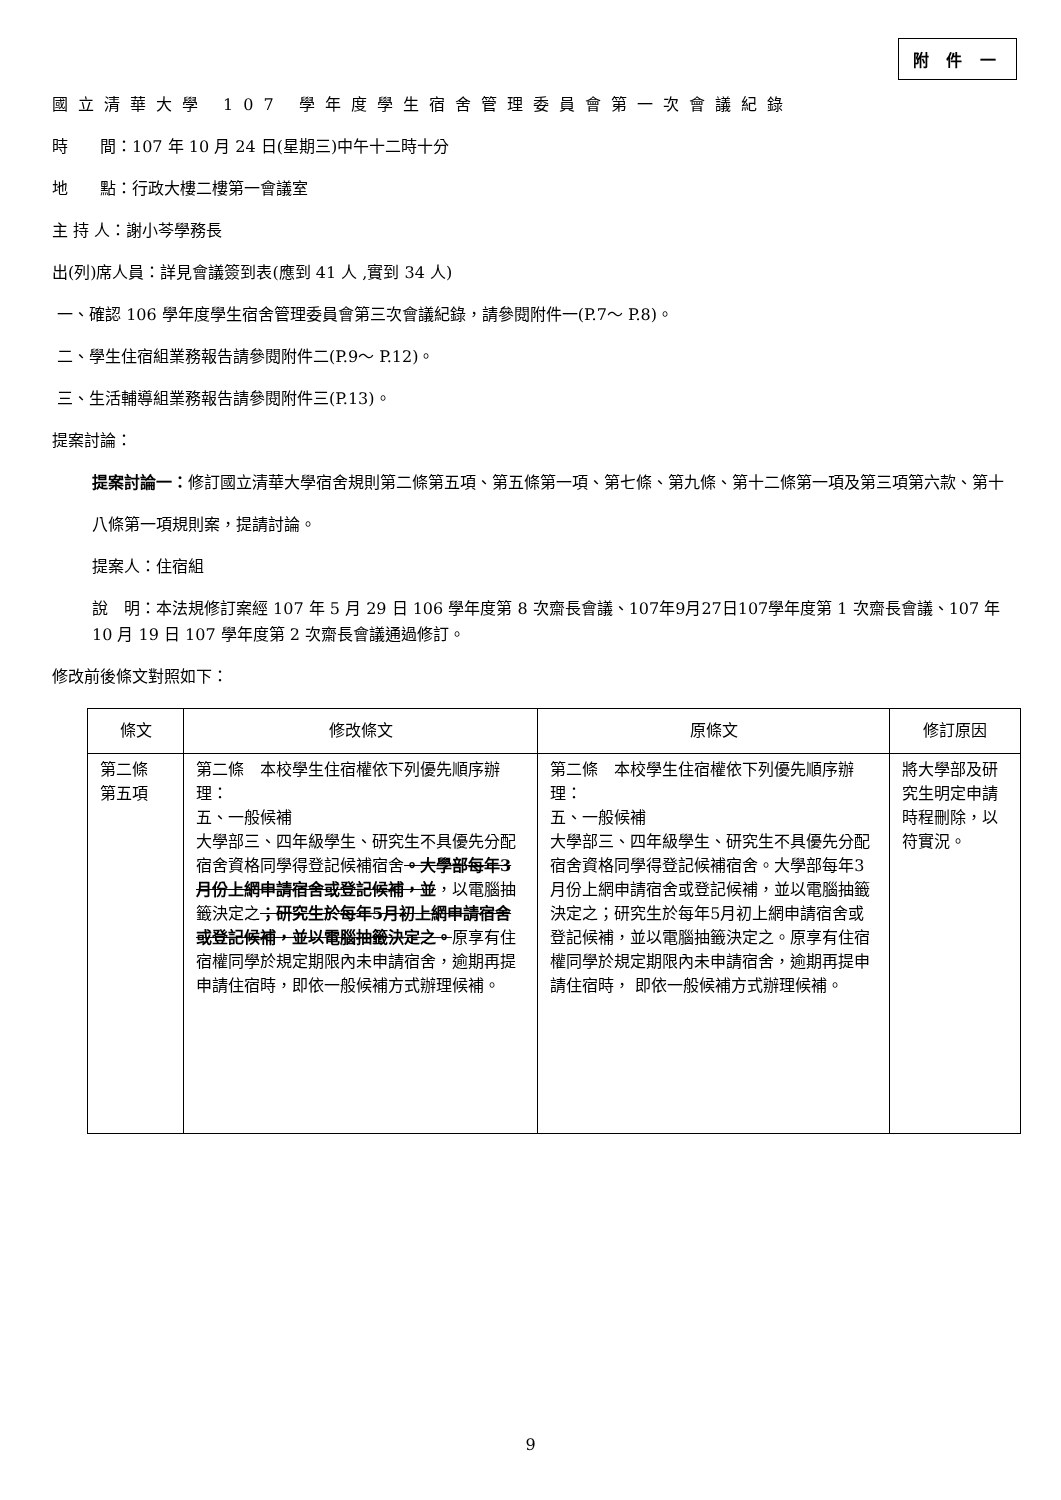附 件 一
國立清華大學 107 學年度學生宿舍管理委員會第一次會議紀錄
時　　間：107 年 10 月 24 日(星期三)中午十二時十分
地　　點：行政大樓二樓第一會議室
主 持 人：謝小芩學務長
出(列)席人員：詳見會議簽到表(應到 41 人 ,實到 34 人)
一、確認 106 學年度學生宿舍管理委員會第三次會議紀錄，請參閱附件一(P.7～ P.8)。
二、學生住宿組業務報告請參閱附件二(P.9～ P.12)。
三、生活輔導組業務報告請參閱附件三(P.13)。
提案討論：
提案討論一：修訂國立清華大學宿舍規則第二條第五項、第五條第一項、第七條、第九條、第十二條第一項及第三項第六款、第十八條第一項規則案，提請討論。
提案人：住宿組
說　明：本法規修訂案經 107 年 5 月 29 日 106 學年度第 8 次齋長會議、107年9月27日107學年度第 1 次齋長會議、107 年 10 月 19 日 107 學年度第 2 次齋長會議通過修訂。
修改前後條文對照如下：
| 條文 | 修改條文 | 原條文 | 修訂原因 |
| --- | --- | --- | --- |
| 第二條 第五項 | 第二條 本校學生住宿權依下列優先順序辦理： 五、一般候補 大學部三、四年級學生、研究生不具優先分配宿舍資格同學得登記候補宿舍 。大學部每年3 月份上網申請宿舍或登記候補，並 ，以電腦抽籤決定之 ；研究生於每年5月初上網申請宿舍或登記候補，並以電腦抽籤決定之。 原享有住宿權同學於規定期限內未申請宿舍，逾期再提申請住宿時，即依一般候補方式辦理候補。 | 第二條 本校學生住宿權依下列優先順序辦理： 五、一般候補 大學部三、四年級學生、研究生不具優先分配宿舍資格同學得登記候補宿舍。大學部每年3月份上網申請宿舍或登記候補，並以電腦抽籤決定之；研究生於每年5月初上網申請宿舍或登記候補，並以電腦抽籤決定之。原享有住宿權同學於規定期限內未申請宿舍，逾期再提申請住宿時， 即依一般候補方式辦理候補。 | 將大學部及研究生明定申請時程刪除，以符實況。 |
9